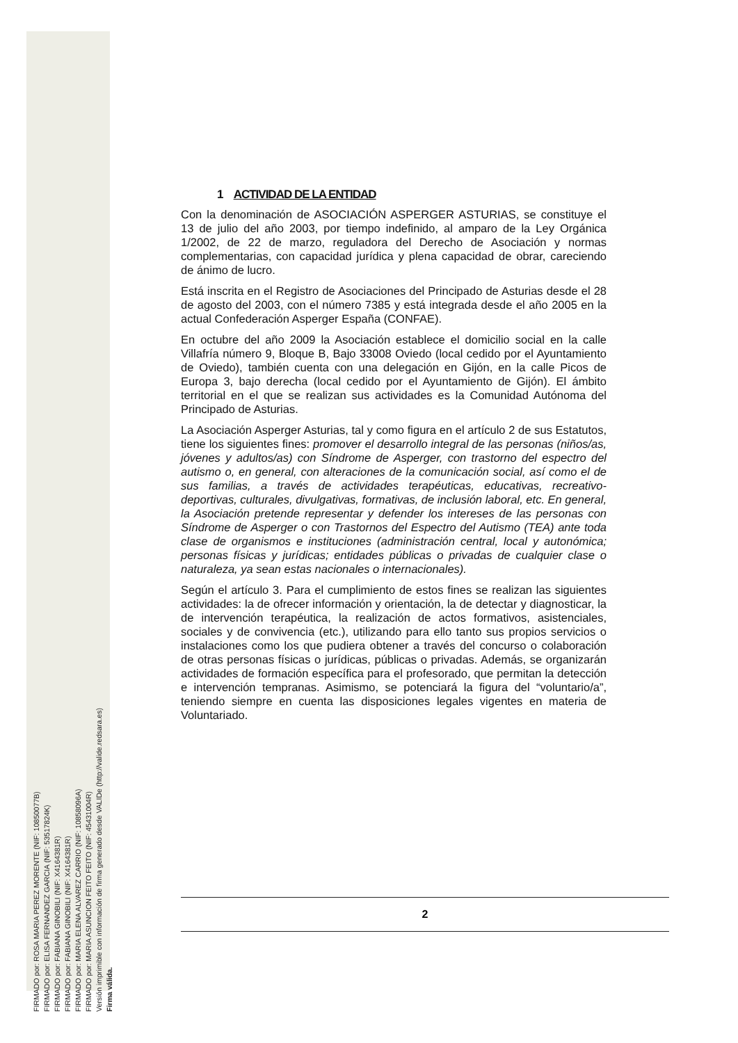FIRMADO por: ROSA MARIA PEREZ MORENTE (NIF: 10850077B)
FIRMADO por: ELISA FERNANDEZ GARCIA (NIF: 53517824K)
FIRMADO por: FABIANA GINOBILI (NIF: X4164381R)
FIRMADO por: FABIANA GINOBILI (NIF: X4164381R)
FIRMADO por: MARIA ELENA ALVAREZ CARRIO (NIF: 10858096A)
FIRMADO por: MARIA ASUNCION FEITO FEITO (NIF: 45431004R)
Versión imprimible con información de firma generado desde VALIDe (http://valide.redsara.es)
Firma válida.
1 ACTIVIDAD DE LA ENTIDAD
Con la denominación de ASOCIACIÓN ASPERGER ASTURIAS, se constituye el 13 de julio del año 2003, por tiempo indefinido, al amparo de la Ley Orgánica 1/2002, de 22 de marzo, reguladora del Derecho de Asociación y normas complementarias, con capacidad jurídica y plena capacidad de obrar, careciendo de ánimo de lucro.
Está inscrita en el Registro de Asociaciones del Principado de Asturias desde el 28 de agosto del 2003, con el número 7385 y está integrada desde el año 2005 en la actual Confederación Asperger España (CONFAE).
En octubre del año 2009 la Asociación establece el domicilio social en la calle Villafría número 9, Bloque B, Bajo 33008 Oviedo (local cedido por el Ayuntamiento de Oviedo), también cuenta con una delegación en Gijón, en la calle Picos de Europa 3, bajo derecha (local cedido por el Ayuntamiento de Gijón). El ámbito territorial en el que se realizan sus actividades es la Comunidad Autónoma del Principado de Asturias.
La Asociación Asperger Asturias, tal y como figura en el artículo 2 de sus Estatutos, tiene los siguientes fines: promover el desarrollo integral de las personas (niños/as, jóvenes y adultos/as) con Síndrome de Asperger, con trastorno del espectro del autismo o, en general, con alteraciones de la comunicación social, así como el de sus familias, a través de actividades terapéuticas, educativas, recreativo-deportivas, culturales, divulgativas, formativas, de inclusión laboral, etc. En general, la Asociación pretende representar y defender los intereses de las personas con Síndrome de Asperger o con Trastornos del Espectro del Autismo (TEA) ante toda clase de organismos e instituciones (administración central, local y autonómica; personas físicas y jurídicas; entidades públicas o privadas de cualquier clase o naturaleza, ya sean estas nacionales o internacionales).
Según el artículo 3. Para el cumplimiento de estos fines se realizan las siguientes actividades: la de ofrecer información y orientación, la de detectar y diagnosticar, la de intervención terapéutica, la realización de actos formativos, asistenciales, sociales y de convivencia (etc.), utilizando para ello tanto sus propios servicios o instalaciones como los que pudiera obtener a través del concurso o colaboración de otras personas físicas o jurídicas, públicas o privadas. Además, se organizarán actividades de formación específica para el profesorado, que permitan la detección e intervención tempranas. Asimismo, se potenciará la figura del “voluntario/a”, teniendo siempre en cuenta las disposiciones legales vigentes en materia de Voluntariado.
2